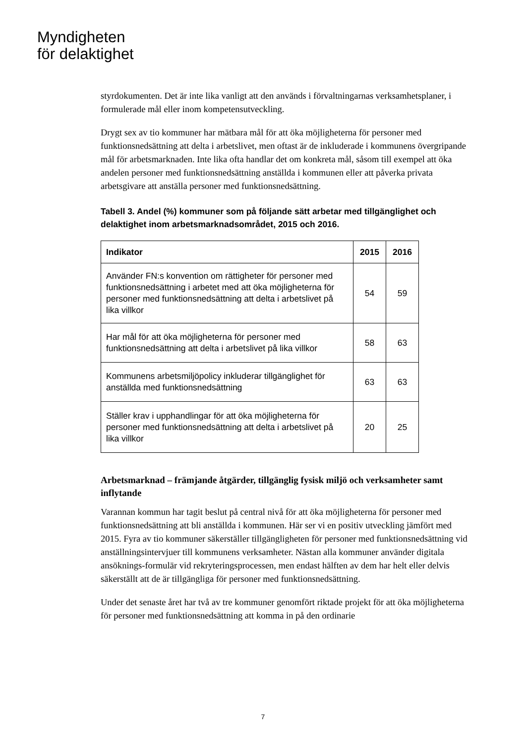Myndigheten
för delaktighet
styrdokumenten. Det är inte lika vanligt att den används i förvaltningarnas verksamhetsplaner, i formulerade mål eller inom kompetensutveckling.
Drygt sex av tio kommuner har mätbara mål för att öka möjligheterna för personer med funktionsnedsättning att delta i arbetslivet, men oftast är de inkluderade i kommunens övergripande mål för arbetsmarknaden. Inte lika ofta handlar det om konkreta mål, såsom till exempel att öka andelen personer med funktionsnedsättning anställda i kommunen eller att påverka privata arbetsgivare att anställa personer med funktionsnedsättning.
Tabell 3. Andel (%) kommuner som på följande sätt arbetar med tillgänglighet och delaktighet inom arbetsmarknadsområdet, 2015 och 2016.
| Indikator | 2015 | 2016 |
| --- | --- | --- |
| Använder FN:s konvention om rättigheter för personer med funktionsnedsättning i arbetet med att öka möjligheterna för personer med funktionsnedsättning att delta i arbetslivet på lika villkor | 54 | 59 |
| Har mål för att öka möjligheterna för personer med funktionsnedsättning att delta i arbetslivet på lika villkor | 58 | 63 |
| Kommunens arbetsmiljöpolicy inkluderar tillgänglighet för anställda med funktionsnedsättning | 63 | 63 |
| Ställer krav i upphandlingar för att öka möjligheterna för personer med funktionsnedsättning att delta i arbetslivet på lika villkor | 20 | 25 |
Arbetsmarknad – främjande åtgärder, tillgänglig fysisk miljö och verksamheter samt inflytande
Varannan kommun har tagit beslut på central nivå för att öka möjligheterna för personer med funktionsnedsättning att bli anställda i kommunen. Här ser vi en positiv utveckling jämfört med 2015. Fyra av tio kommuner säkerställer tillgängligheten för personer med funktionsnedsättning vid anställningsintervjuer till kommunens verksamheter. Nästan alla kommuner använder digitala ansöknings-formulär vid rekryteringsprocessen, men endast hälften av dem har helt eller delvis säkerställt att de är tillgängliga för personer med funktionsnedsättning.
Under det senaste året har två av tre kommuner genomfört riktade projekt för att öka möjligheterna för personer med funktionsnedsättning att komma in på den ordinarie
7